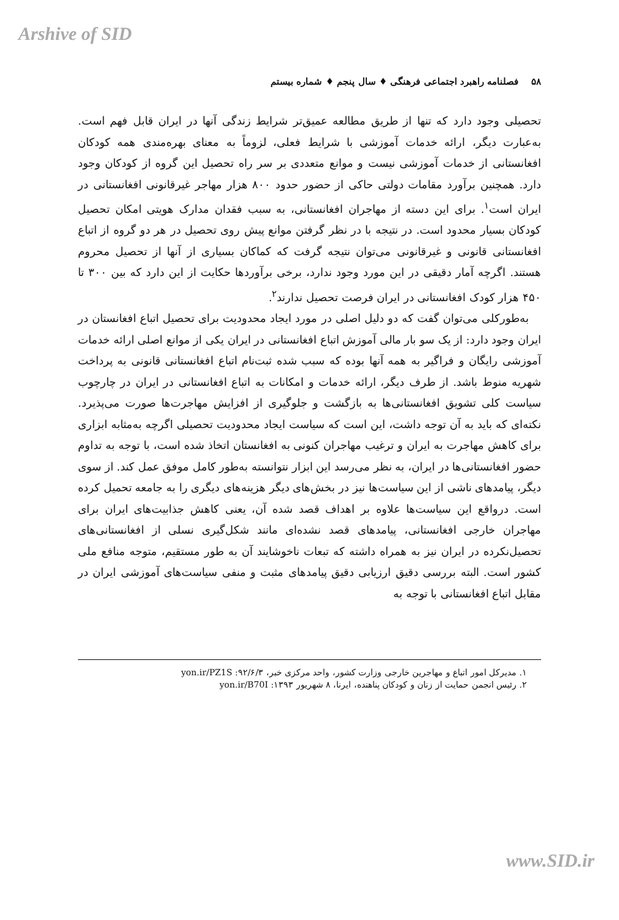Arshive of SID
۵۸ فصلنامه راهبرد اجتماعی فرهنگی ♦ سال پنجم ♦ شماره بیستم
تحصیلی وجود دارد که تنها از طریق مطالعه عمیق‌تر شرایط زندگی آنها در ایران قابل فهم است. به‌عبارت دیگر، ارائه خدمات آموزشی با شرایط فعلی، لزوماً به معنای بهره‌مندی همه کودکان افغانستانی از خدمات آموزشی نیست و موانع متعددی بر سر راه تحصیل این گروه از کودکان وجود دارد. همچنین برآورد مقامات دولتی حاکی از حضور حدود ۸۰۰ هزار مهاجر غیرقانونی افغانستانی در ایران است<sup>۱</sup>. برای این دسته از مهاجران افغانستانی، به سبب فقدان مدارک هویتی امکان تحصیل کودکان بسیار محدود است. در نتیجه با در نظر گرفتن موانع پیش روی تحصیل در هر دو گروه از اتباع افغانستانی قانونی و غیرقانونی می‌توان نتیجه گرفت که کماکان بسیاری از آنها از تحصیل محروم هستند. اگرچه آمار دقیقی در این مورد وجود ندارد، برخی برآوردها حکایت از این دارد که بین ۳۰۰ تا ۴۵۰ هزار کودک افغانستانی در ایران فرصت تحصیل ندارند<sup>۲</sup>.
به‌طورکلی می‌توان گفت که دو دلیل اصلی در مورد ایجاد محدودیت برای تحصیل اتباع افغانستان در ایران وجود دارد: از یک سو بار مالی آموزش اتباع افغانستانی در ایران یکی از موانع اصلی ارائه خدمات آموزشی رایگان و فراگیر به همه آنها بوده که سبب شده ثبت‌نام اتباع افغانستانی قانونی به پرداخت شهریه منوط باشد. از طرف دیگر، ارائه خدمات و امکانات به اتباع افغانستانی در ایران در چارچوب سیاست کلی تشویق افغانستانی‌ها به بازگشت و جلوگیری از افزایش مهاجرت‌ها صورت می‌پذیرد. نکته‌ای که باید به آن توجه داشت، این است که سیاست ایجاد محدودیت تحصیلی اگرچه به‌مثابه ابزاری برای کاهش مهاجرت به ایران و ترغیب مهاجران کنونی به افغانستان اتخاذ شده است، با توجه به تداوم حضور افغانستانی‌ها در ایران، به نظر می‌رسد این ابزار نتوانسته به‌طور کامل موفق عمل کند. از سوی دیگر، پیامدهای ناشی از این سیاست‌ها نیز در بخش‌های دیگر هزینه‌های دیگری را به جامعه تحمیل کرده است. درواقع این سیاست‌ها علاوه بر اهداف قصد شده آن، یعنی کاهش جذابیت‌های ایران برای مهاجران خارجی افغانستانی، پیامدهای قصد نشده‌ای مانند شکل‌گیری نسلی از افغانستانی‌های تحصیل‌نکرده در ایران نیز به همراه داشته که تبعات ناخوشایند آن به طور مستقیم، متوجه منافع ملی کشور است. البته بررسی دقیق ارزیابی دقیق پیامدهای مثبت و منفی سیاست‌های آموزشی ایران در مقابل اتباع افغانستانی با توجه به
۱. مدیرکل امور اتباع و مهاجرین خارجی وزارت کشور، واحد مرکزی خبر، ۹۲/۶/۳: yon.ir/PZ1S
۲. رئیس انجمن حمایت از زنان و کودکان پناهنده، ایرنا، ۸ شهریور ۱۳۹۳: yon.ir/B70I
www.SID.ir